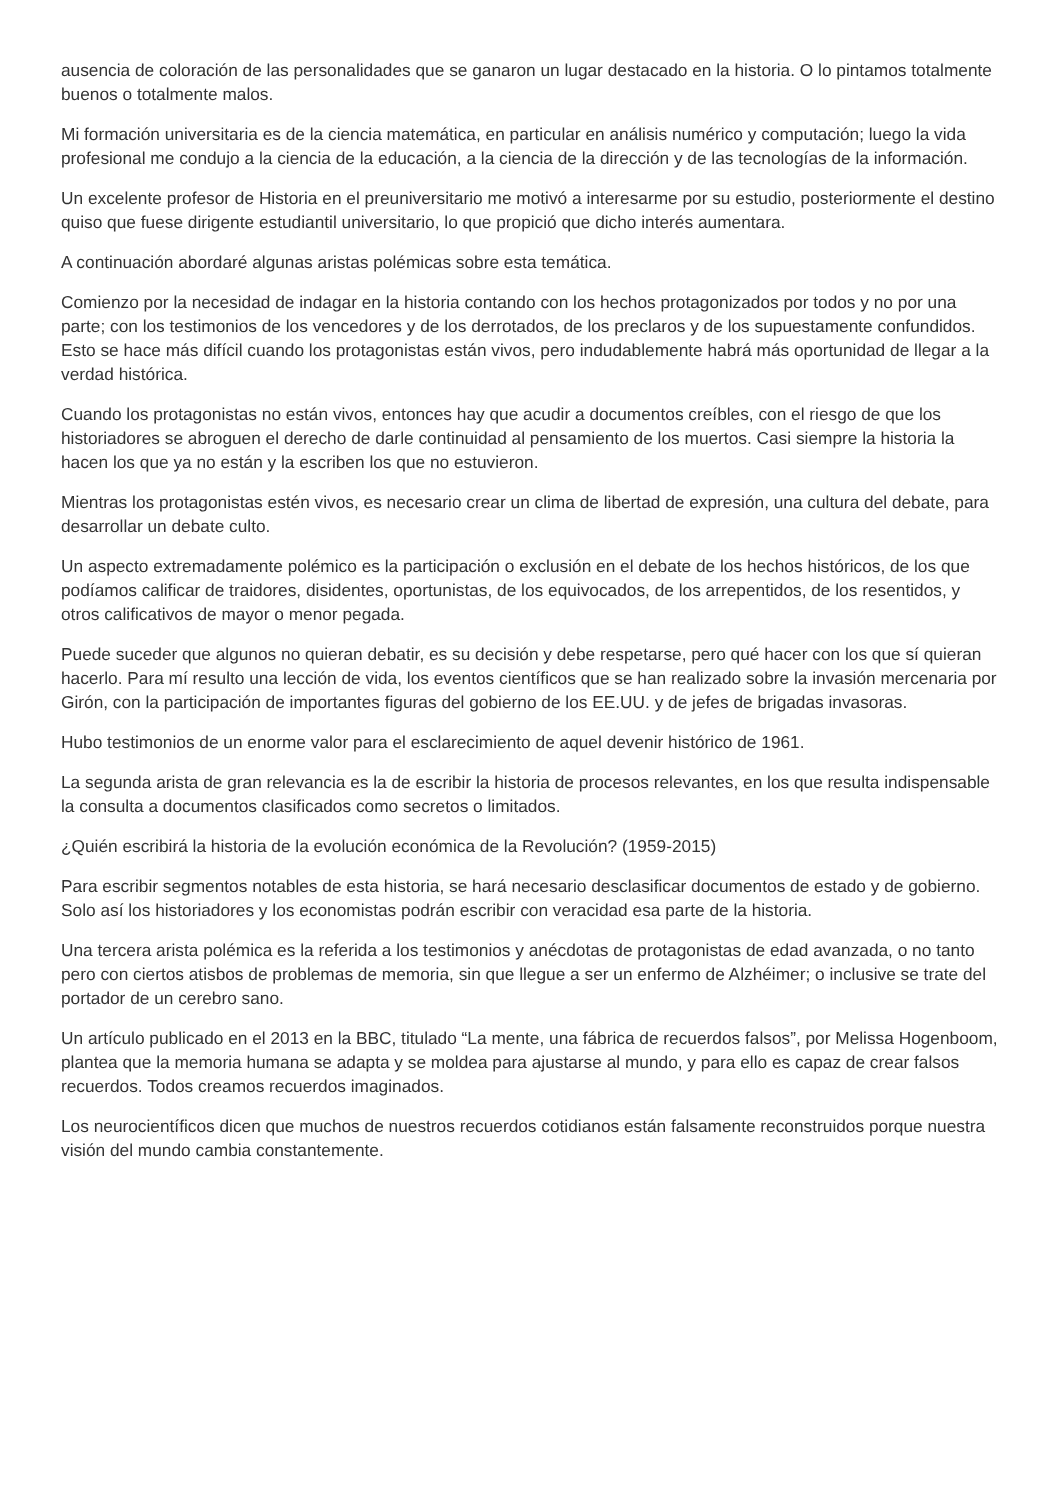ausencia de coloración de las personalidades que se ganaron un lugar destacado en la historia. O lo pintamos totalmente buenos o totalmente malos.
Mi formación universitaria es de la ciencia matemática, en particular en análisis numérico y computación; luego la vida profesional me condujo a la ciencia de la educación, a la ciencia de la dirección y de las tecnologías de la información.
Un excelente profesor de Historia en el preuniversitario me motivó a interesarme por su estudio, posteriormente el destino quiso que fuese dirigente estudiantil universitario, lo que propició que dicho interés aumentara.
A continuación abordaré algunas aristas polémicas sobre esta temática.
Comienzo por la necesidad de indagar en la historia contando con los hechos protagonizados por todos y no por una parte; con los testimonios de los vencedores y de los derrotados, de los preclaros y de los supuestamente confundidos. Esto se hace más difícil cuando los protagonistas están vivos, pero indudablemente habrá más oportunidad de llegar a la verdad histórica.
Cuando los protagonistas no están vivos, entonces hay que acudir a documentos creíbles, con el riesgo de que los historiadores se abroguen el derecho de darle continuidad al pensamiento de los muertos. Casi siempre la historia la hacen los que ya no están y la escriben los que no estuvieron.
Mientras los protagonistas estén vivos, es necesario crear un clima de libertad de expresión, una cultura del debate, para desarrollar un debate culto.
Un aspecto extremadamente polémico es la participación o exclusión en el debate de los hechos históricos, de los que podíamos calificar de traidores, disidentes, oportunistas, de los equivocados, de los arrepentidos, de los resentidos, y otros calificativos de mayor o menor pegada.
Puede suceder que algunos no quieran debatir, es su decisión y debe respetarse, pero qué hacer con los que sí quieran hacerlo. Para mí resulto una lección de vida, los eventos científicos que se han realizado sobre la invasión mercenaria por Girón, con la participación de importantes figuras del gobierno de los EE.UU. y de jefes de brigadas invasoras.
Hubo testimonios de un enorme valor para el esclarecimiento de aquel devenir histórico de 1961.
La segunda arista de gran relevancia es la de escribir la historia de procesos relevantes, en los que resulta indispensable la consulta a documentos clasificados como secretos o limitados.
¿Quién escribirá la historia de la evolución económica de la Revolución? (1959-2015)
Para escribir segmentos notables de esta historia, se hará necesario desclasificar documentos de estado y de gobierno. Solo así los historiadores y los economistas podrán escribir con veracidad esa parte de la historia.
Una tercera arista polémica es la referida a los testimonios y anécdotas de protagonistas de edad avanzada, o no tanto pero con ciertos atisbos de problemas de memoria, sin que llegue a ser un enfermo de Alzhéimer; o inclusive se trate del portador de un cerebro sano.
Un artículo publicado en el 2013 en la BBC, titulado “La mente, una fábrica de recuerdos falsos”, por Melissa Hogenboom, plantea que la memoria humana se adapta y se moldea para ajustarse al mundo, y para ello es capaz de crear falsos recuerdos. Todos creamos recuerdos imaginados.
Los neurocientíficos dicen que muchos de nuestros recuerdos cotidianos están falsamente reconstruidos porque nuestra visión del mundo cambia constantemente.